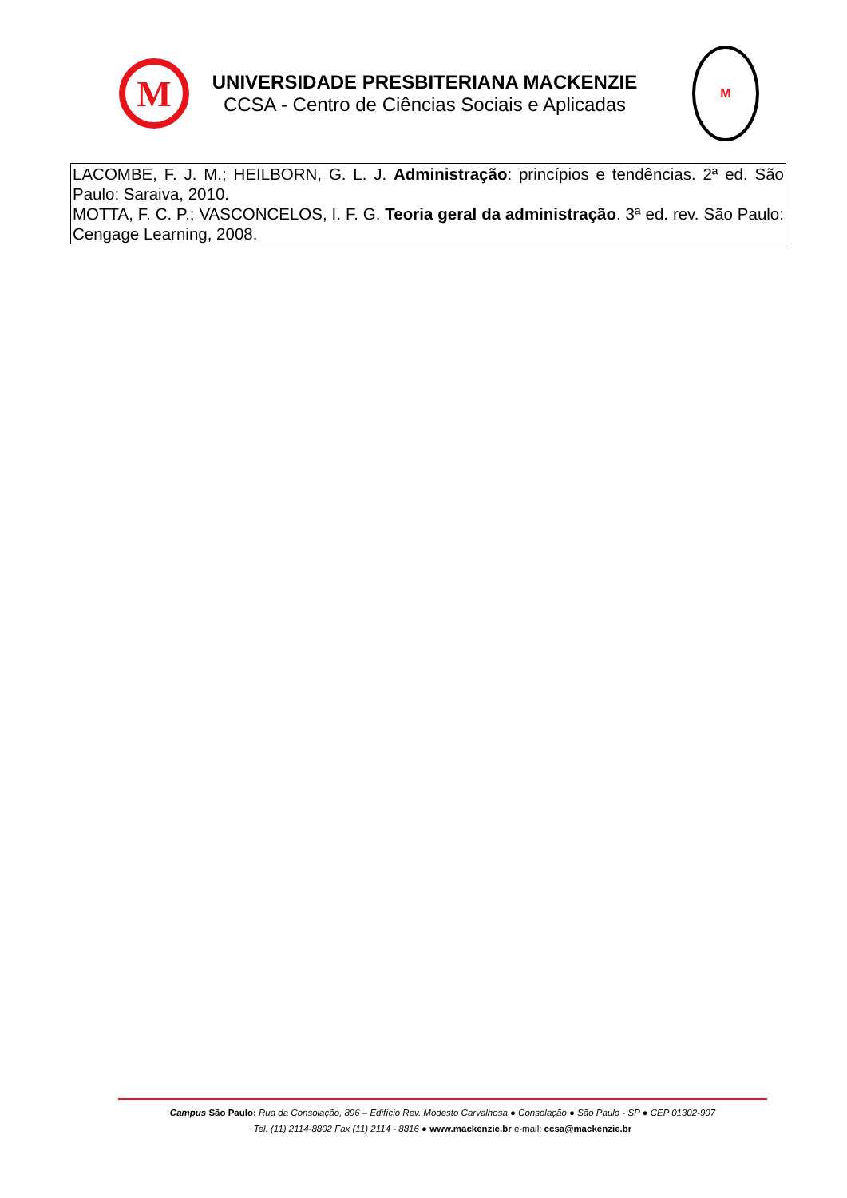M
UNIVERSIDADE PRESBITERIANA MACKENZIE
CCSA - Centro de Ciências Sociais e Aplicadas
M
| LACOMBE, F. J. M.; HEILBORN, G. L. J. Administração : princípios e tendências. 2ª ed. São Paulo: Saraiva, 2010. MOTTA, F. C. P.; VASCONCELOS, I. F. G. Teoria geral da administração . 3ª ed. rev. São Paulo: Cengage Learning, 2008. |
Campus São Paulo: Rua da Consolação, 896 – Edifício Rev. Modesto Carvalhosa ● Consolação ● São Paulo - SP ● CEP 01302-907
Tel. (11) 2114-8802 Fax (11) 2114 - 8816 ● www.mackenzie.br e-mail: ccsa@mackenzie.br